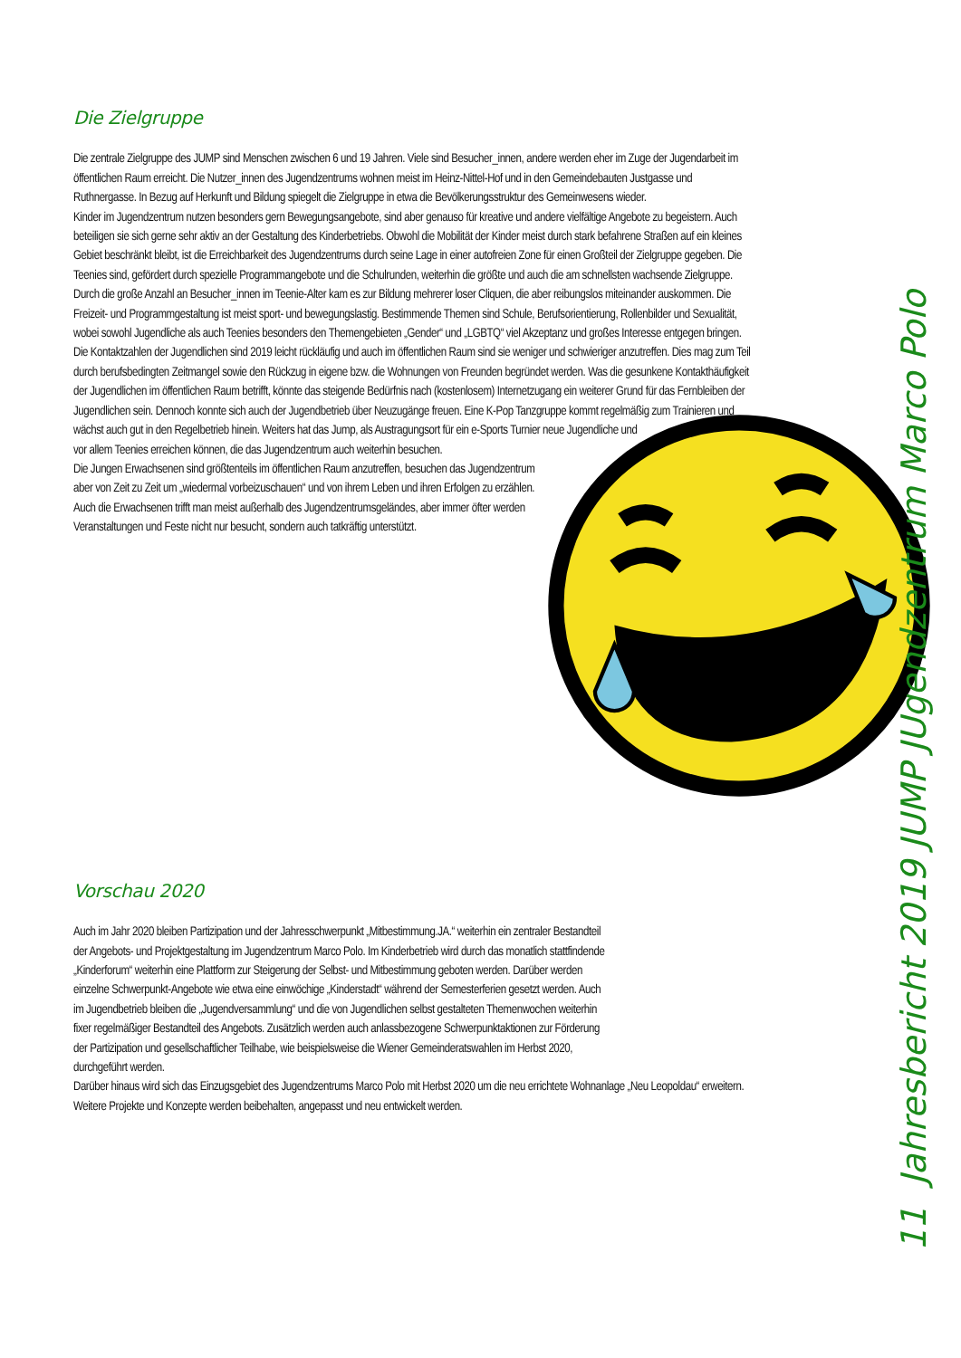Die Zielgruppe
Die zentrale Zielgruppe des JUMP sind Menschen zwischen 6 und 19 Jahren. Viele sind Besucher_innen, andere werden eher im Zuge der Jugendarbeit im öffentlichen Raum erreicht. Die Nutzer_innen des Jugendzentrums wohnen meist im Heinz-Nittel-Hof und in den Gemeindebauten Justgasse und Ruthnergasse. In Bezug auf Herkunft und Bildung spiegelt die Zielgruppe in etwa die Bevölkerungsstruktur des Gemeinwesens wieder.
Kinder im Jugendzentrum nutzen besonders gern Bewegungsangebote, sind aber genauso für kreative und andere vielfältige Angebote zu begeistern. Auch beteiligen sie sich gerne sehr aktiv an der Gestaltung des Kinderbetriebs. Obwohl die Mobilität der Kinder meist durch stark befahrene Straßen auf ein kleines Gebiet beschränkt bleibt, ist die Erreichbarkeit des Jugendzentrums durch seine Lage in einer autofreien Zone für einen Großteil der Zielgruppe gegeben. Die Teenies sind, gefördert durch spezielle Programmangebote und die Schulrunden, weiterhin die größte und auch die am schnellsten wachsende Zielgruppe. Durch die große Anzahl an Besucher_innen im Teenie-Alter kam es zur Bildung mehrerer loser Cliquen, die aber reibungslos miteinander auskommen. Die Freizeit- und Programmgestaltung ist meist sport- und bewegungslastig. Bestimmende Themen sind Schule, Berufsorientierung, Rollenbilder und Sexualität, wobei sowohl Jugendliche als auch Teenies besonders den Themengebieten „Gender“ und „LGBTQ“ viel Akzeptanz und großes Interesse entgegen bringen.
Die Kontaktzahlen der Jugendlichen sind 2019 leicht rückläufig und auch im öffentlichen Raum sind sie weniger und schwieriger anzutreffen. Dies mag zum Teil durch berufsbedingten Zeitmangel sowie den Rückzug in eigene bzw. die Wohnungen von Freunden begründet werden. Was die gesunkene Kontakthäufigkeit der Jugendlichen im öffentlichen Raum betrifft, könnte das steigende Bedürfnis nach (kostenlosem) Internetzugang ein weiterer Grund für das Fernbleiben der Jugendlichen sein. Dennoch konnte sich auch der Jugendbetrieb über Neuzugänge freuen. Eine K-Pop Tanzgruppe kommt regelmäßig zum Trainieren und wächst auch gut in den Regelbetrieb hinein. Weiters hat das Jump, als Austragungsort für ein e-Sports Turnier neue Jugendliche und vor allem Teenies erreichen können, die das Jugendzentrum auch weiterhin besuchen.
Die Jungen Erwachsenen sind größtenteils im öffentlichen Raum anzutreffen, besuchen das Jugendzentrum aber von Zeit zu Zeit um „wiedermal vorbeizuschauen“ und von ihrem Leben und ihren Erfolgen zu erzählen. Auch die Erwachsenen trifft man meist außerhalb des Jugendzentrumsgeländes, aber immer öfter werden Veranstaltungen und Feste nicht nur besucht, sondern auch tatkräftig unterstützt.
Vorschau 2020
Auch im Jahr 2020 bleiben Partizipation und der Jahresschwerpunkt „Mitbestimmung.JA.“ weiterhin ein zentraler Bestandteil der Angebots- und Projektgestaltung im Jugendzentrum Marco Polo. Im Kinderbetrieb wird durch das monatlich stattfindende „Kinderforum“ weiterhin eine Plattform zur Steigerung der Selbst- und Mitbestimmung geboten werden. Darüber werden einzelne Schwerpunkt-Angebote wie etwa eine einwöchige „Kinderstadt“ während der Semesterferien gesetzt werden. Auch im Jugendbetrieb bleiben die „Jugendversammlung“ und die von Jugendlichen selbst gestalteten Themenwochen weiterhin fixer regelmäßiger Bestandteil des Angebots. Zusätzlich werden auch anlassbezogene Schwerpunktaktionen zur Förderung der Partizipation und gesellschaftlicher Teilhabe, wie beispielsweise die Wiener Gemeinderatswahlen im Herbst 2020, durchgeführt werden.
Darüber hinaus wird sich das Einzugsgebiet des Jugendzentrums Marco Polo mit Herbst 2020 um die neu errichtete Wohnanlage „Neu Leopoldau“ erweitern.
Weitere Projekte und Konzepte werden beibehalten, angepasst und neu entwickelt werden.
11 Jahresbericht 2019 JUMP JUgendzentrum Marco Polo